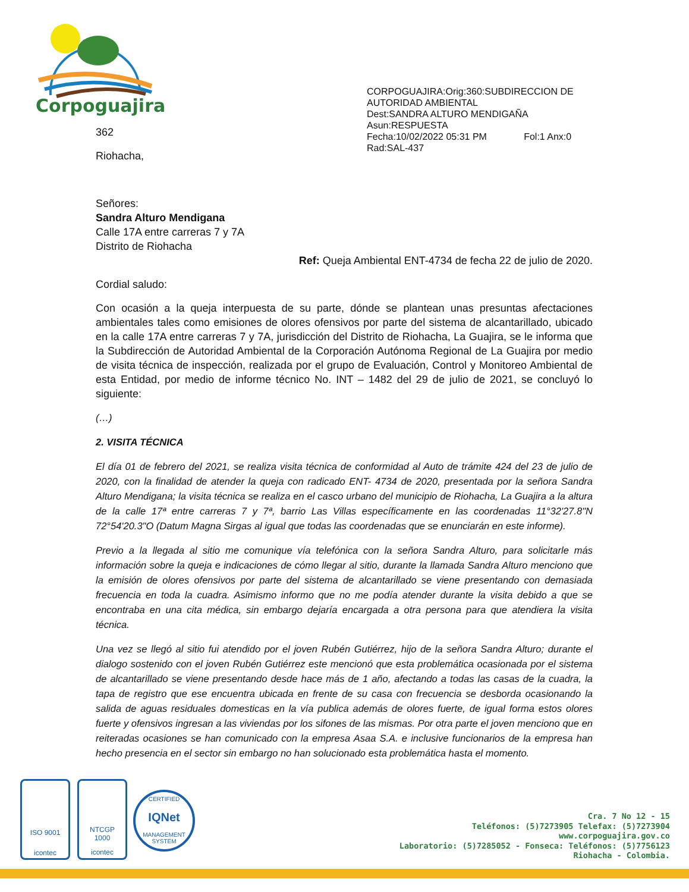Corpoguajira
CORPOGUAJIRA:Orig:360:SUBDIRECCION DE
AUTORIDAD AMBIENTAL
Dest:SANDRA ALTURO MENDIGAÑA
Asun:RESPUESTA
Fecha:10/02/2022 05:31 PM Fol:1 Anx:0
Rad:SAL-437
362
Riohacha,
Señores:
Sandra Alturo Mendigana
Calle 17A entre carreras 7 y 7A
Distrito de Riohacha
Ref: Queja Ambiental ENT-4734 de fecha 22 de julio de 2020.
Cordial saludo:
Con ocasión a la queja interpuesta de su parte, dónde se plantean unas presuntas afectaciones ambientales tales como emisiones de olores ofensivos por parte del sistema de alcantarillado, ubicado en la calle 17A entre carreras 7 y 7A, jurisdicción del Distrito de Riohacha, La Guajira, se le informa que la Subdirección de Autoridad Ambiental de la Corporación Autónoma Regional de La Guajira por medio de visita técnica de inspección, realizada por el grupo de Evaluación, Control y Monitoreo Ambiental de esta Entidad, por medio de informe técnico No. INT – 1482 del 29 de julio de 2021, se concluyó lo siguiente:
(…)
2. VISITA TÉCNICA
El día 01 de febrero del 2021, se realiza visita técnica de conformidad al Auto de trámite 424 del 23 de julio de 2020, con la finalidad de atender la queja con radicado ENT- 4734 de 2020, presentada por la señora Sandra Alturo Mendigana; la visita técnica se realiza en el casco urbano del municipio de Riohacha, La Guajira a la altura de la calle 17ª entre carreras 7 y 7ª, barrio Las Villas específicamente en las coordenadas 11°32'27.8"N 72°54'20.3"O (Datum Magna Sirgas al igual que todas las coordenadas que se enunciarán en este informe).
Previo a la llegada al sitio me comunique vía telefónica con la señora Sandra Alturo, para solicitarle más información sobre la queja e indicaciones de cómo llegar al sitio, durante la llamada Sandra Alturo menciono que la emisión de olores ofensivos por parte del sistema de alcantarillado se viene presentando con demasiada frecuencia en toda la cuadra. Asimismo informo que no me podía atender durante la visita debido a que se encontraba en una cita médica, sin embargo dejaría encargada a otra persona para que atendiera la visita técnica.
Una vez se llegó al sitio fui atendido por el joven Rubén Gutiérrez, hijo de la señora Sandra Alturo; durante el dialogo sostenido con el joven Rubén Gutiérrez este mencionó que esta problemática ocasionada por el sistema de alcantarillado se viene presentando desde hace más de 1 año, afectando a todas las casas de la cuadra, la tapa de registro que ese encuentra ubicada en frente de su casa con frecuencia se desborda ocasionando la salida de aguas residuales domesticas en la vía publica además de olores fuerte, de igual forma estos olores fuerte y ofensivos ingresan a las viviendas por los sifones de las mismas. Por otra parte el joven menciono que en reiteradas ocasiones se han comunicado con la empresa Asaa S.A. e inclusive funcionarios de la empresa han hecho presencia en el sector sin embargo no han solucionado esta problemática hasta el momento.
ISO 9001
icontec
NTCGP
1000
icontec
CERTIFIED
IQNet
MANAGEMENT SYSTEM
Cra. 7 No 12 - 15
Teléfonos: (5)7273905 Telefax: (5)7273904
www.corpoguajira.gov.co
Laboratorio: (5)7285052 - Fonseca: Teléfonos: (5)7756123
Riohacha - Colombia.